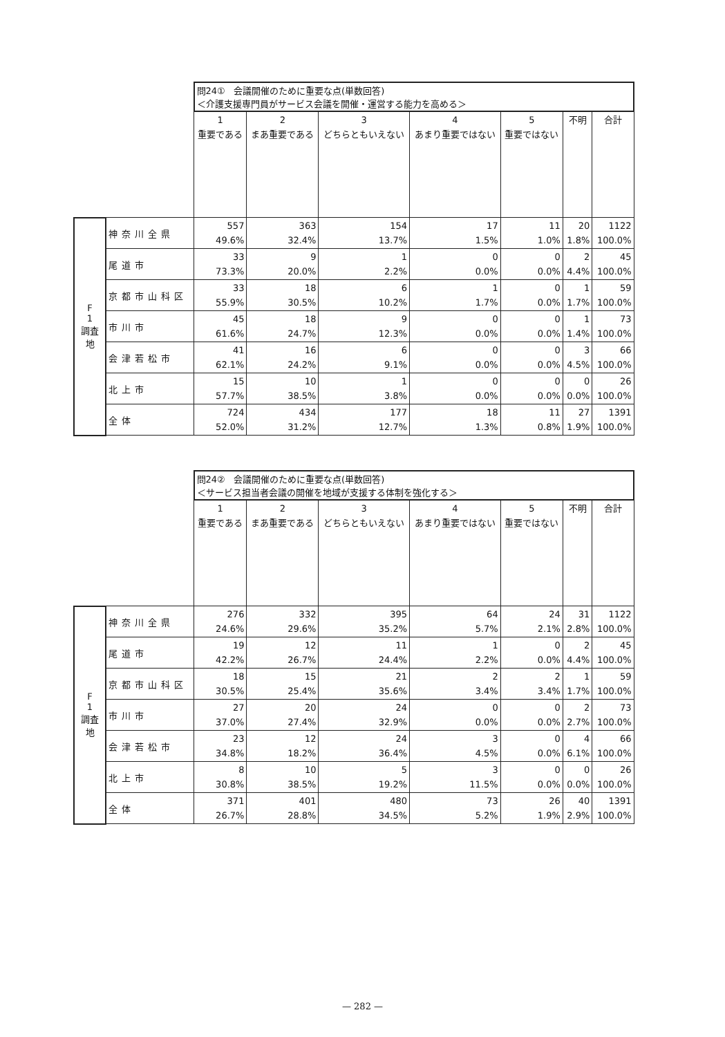| | | 問24① 会議開催のために重要な点(単数回答) ＜介護支援専門員がサービス会議を開催・運営する能力を高める＞ | | | | | | |
| | | 1 重要である | 2 まあ重要である | 3 どちらともいえない | 4 あまり重要ではない | 5 重要ではない | 不明 | 合計 |
| F 1 調査地 | 神奈川全県 | 557 49.6% | 363 32.4% | 154 13.7% | 17 1.5% | 11 1.0% | 20 1.8% | 1122 100.0% |
| | 尾道市 | 33 73.3% | 9 20.0% | 1 2.2% | 0 0.0% | 0 0.0% | 2 4.4% | 45 100.0% |
| | 京都市山科区 | 33 55.9% | 18 30.5% | 6 10.2% | 1 1.7% | 0 0.0% | 1 1.7% | 59 100.0% |
| | 市川市 | 45 61.6% | 18 24.7% | 9 12.3% | 0 0.0% | 0 0.0% | 1 1.4% | 73 100.0% |
| | 会津若松市 | 41 62.1% | 16 24.2% | 6 9.1% | 0 0.0% | 0 0.0% | 3 4.5% | 66 100.0% |
| | 北上市 | 15 57.7% | 10 38.5% | 1 3.8% | 0 0.0% | 0 0.0% | 0 0.0% | 26 100.0% |
| | 全体 | 724 52.0% | 434 31.2% | 177 12.7% | 18 1.3% | 11 0.8% | 27 1.9% | 1391 100.0% |
| | | 問24② 会議開催のために重要な点(単数回答) ＜サービス担当者会議の開催を地域が支援する体制を強化する＞ | | | | | | |
| | | 1 重要である | 2 まあ重要である | 3 どちらともいえない | 4 あまり重要ではない | 5 重要ではない | 不明 | 合計 |
| F 1 調査地 | 神奈川全県 | 276 24.6% | 332 29.6% | 395 35.2% | 64 5.7% | 24 2.1% | 31 2.8% | 1122 100.0% |
| | 尾道市 | 19 42.2% | 12 26.7% | 11 24.4% | 1 2.2% | 0 0.0% | 2 4.4% | 45 100.0% |
| | 京都市山科区 | 18 30.5% | 15 25.4% | 21 35.6% | 2 3.4% | 2 3.4% | 1 1.7% | 59 100.0% |
| | 市川市 | 27 37.0% | 20 27.4% | 24 32.9% | 0 0.0% | 0 0.0% | 2 2.7% | 73 100.0% |
| | 会津若松市 | 23 34.8% | 12 18.2% | 24 36.4% | 3 4.5% | 0 0.0% | 4 6.1% | 66 100.0% |
| | 北上市 | 8 30.8% | 10 38.5% | 5 19.2% | 3 11.5% | 0 0.0% | 0 0.0% | 26 100.0% |
| | 全体 | 371 26.7% | 401 28.8% | 480 34.5% | 73 5.2% | 26 1.9% | 40 2.9% | 1391 100.0% |
— 282 —